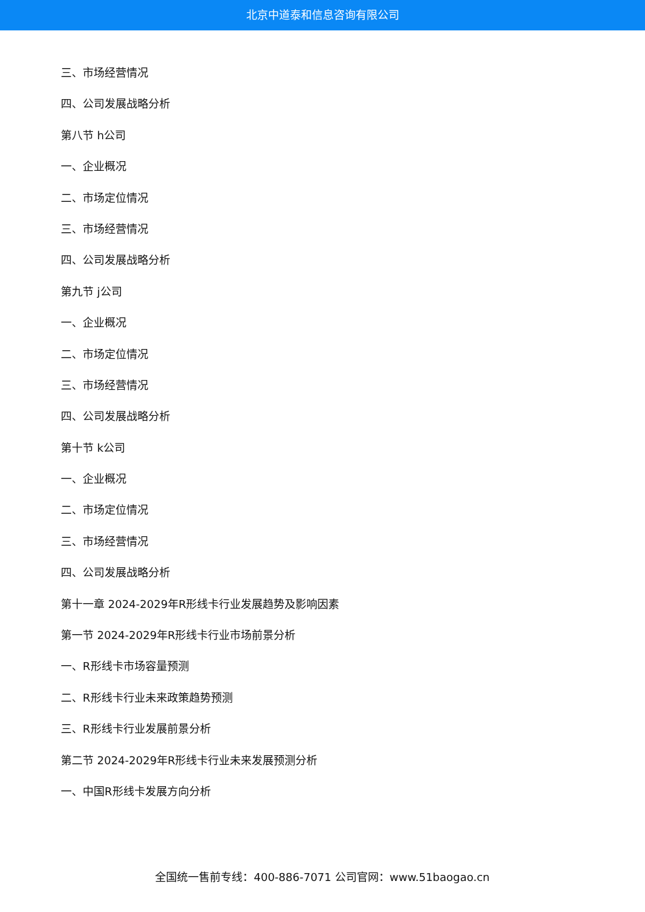北京中道泰和信息咨询有限公司
三、市场经营情况
四、公司发展战略分析
第八节 h公司
一、企业概况
二、市场定位情况
三、市场经营情况
四、公司发展战略分析
第九节 j公司
一、企业概况
二、市场定位情况
三、市场经营情况
四、公司发展战略分析
第十节 k公司
一、企业概况
二、市场定位情况
三、市场经营情况
四、公司发展战略分析
第十一章 2024-2029年R形线卡行业发展趋势及影响因素
第一节 2024-2029年R形线卡行业市场前景分析
一、R形线卡市场容量预测
二、R形线卡行业未来政策趋势预测
三、R形线卡行业发展前景分析
第二节 2024-2029年R形线卡行业未来发展预测分析
一、中国R形线卡发展方向分析
全国统一售前专线：400-886-7071 公司官网：www.51baogao.cn